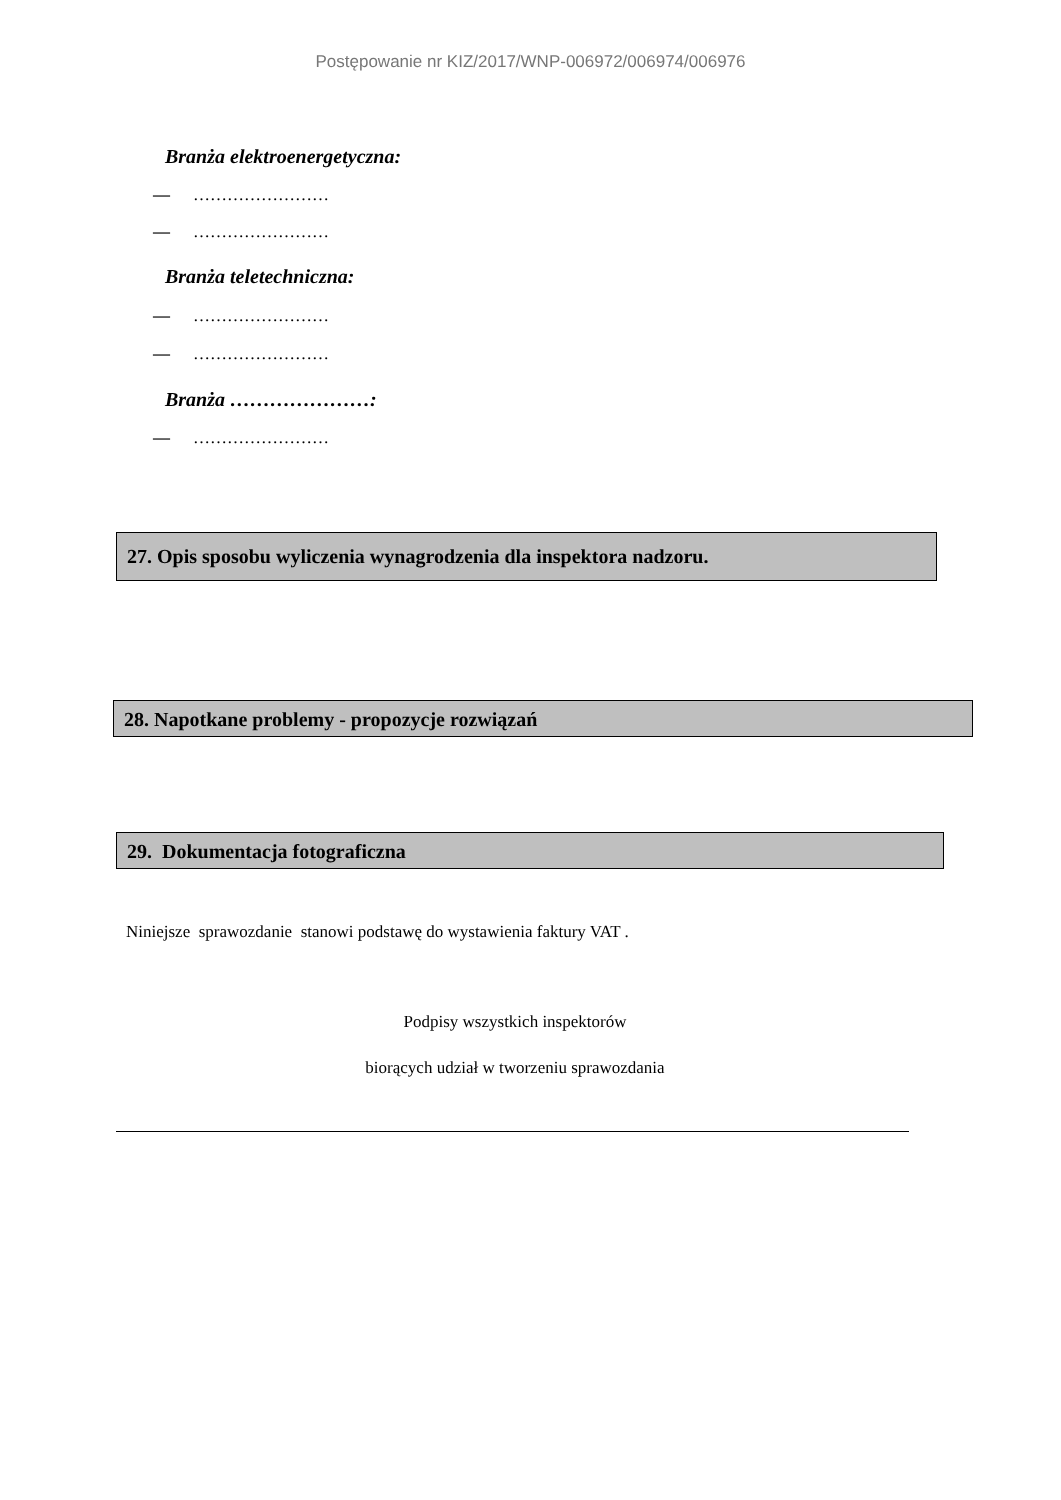Postępowanie nr KIZ/2017/WNP-006972/006974/006976
Branża elektroenergetyczna:
— ……………………
— ……………………
Branża teletechniczna:
— ……………………
— ……………………
Branża …………………:
— ……………………
27. Opis sposobu wyliczenia wynagrodzenia dla inspektora nadzoru.
28. Napotkane problemy - propozycje rozwiązań
29. Dokumentacja fotograficzna
Niniejsze sprawozdanie stanowi podstawę do wystawienia faktury VAT .
Podpisy wszystkich inspektorów
biorących udział w tworzeniu sprawozdania